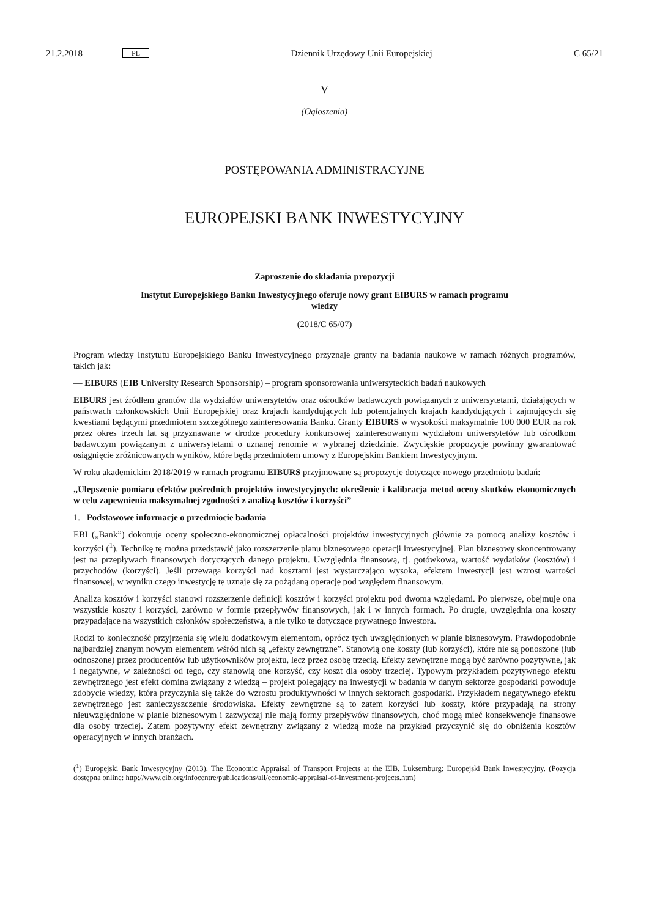21.2.2018 PL Dziennik Urzędowy Unii Europejskiej C 65/21
V
(Ogłoszenia)
POSTĘPOWANIA ADMINISTRACYJNE
EUROPEJSKI BANK INWESTYCYJNY
Zaproszenie do składania propozycji
Instytut Europejskiego Banku Inwestycyjnego oferuje nowy grant EIBURS w ramach programu wiedzy
(2018/C 65/07)
Program wiedzy Instytutu Europejskiego Banku Inwestycyjnego przyznaje granty na badania naukowe w ramach różnych programów, takich jak:
— EIBURS (EIB University Research Sponsorship) – program sponsorowania uniwersyteckich badań naukowych
EIBURS jest źródłem grantów dla wydziałów uniwersytetów oraz ośrodków badawczych powiązanych z uniwersytetami, działających w państwach członkowskich Unii Europejskiej oraz krajach kandydujących lub potencjalnych krajach kandydujących i zajmujących się kwestiami będącymi przedmiotem szczególnego zainteresowania Banku. Granty EIBURS w wysokości maksymalnie 100 000 EUR na rok przez okres trzech lat są przyznawane w drodze procedury konkursowej zainteresowanym wydziałom uniwersytetów lub ośrodkom badawczym powiązanym z uniwersytetami o uznanej renomie w wybranej dziedzinie. Zwycięskie propozycje powinny gwarantować osiągnięcie zróżnicowanych wyników, które będą przedmiotem umowy z Europejskim Bankiem Inwestycyjnym.
W roku akademickim 2018/2019 w ramach programu EIBURS przyjmowane są propozycje dotyczące nowego przedmiotu badań:
„Ulepszenie pomiaru efektów pośrednich projektów inwestycyjnych: określenie i kalibracja metod oceny skutków ekonomicznych w celu zapewnienia maksymalnej zgodności z analizą kosztów i korzyści”
1. Podstawowe informacje o przedmiocie badania
EBI („Bank”) dokonuje oceny społeczno-ekonomicznej opłacalności projektów inwestycyjnych głównie za pomocą analizy kosztów i korzyści (<sup>1</sup>). Technikę tę można przedstawić jako rozszerzenie planu biznesowego operacji inwestycyjnej. Plan biznesowy skoncentrowany jest na przepływach finansowych dotyczących danego projektu. Uwzględnia finansową, tj. gotówkową, wartość wydatków (kosztów) i przychodów (korzyści). Jeśli przewaga korzyści nad kosztami jest wystarczająco wysoka, efektem inwestycji jest wzrost wartości finansowej, w wyniku czego inwestycję tę uznaje się za pożądaną operację pod względem finansowym.
Analiza kosztów i korzyści stanowi rozszerzenie definicji kosztów i korzyści projektu pod dwoma względami. Po pierwsze, obejmuje ona wszystkie koszty i korzyści, zarówno w formie przepływów finansowych, jak i w innych formach. Po drugie, uwzględnia ona koszty przypadające na wszystkich członków społeczeństwa, a nie tylko te dotyczące prywatnego inwestora.
Rodzi to konieczność przyjrzenia się wielu dodatkowym elementom, oprócz tych uwzględnionych w planie biznesowym. Prawdopodobnie najbardziej znanym nowym elementem wśród nich są „efekty zewnętrzne”. Stanowią one koszty (lub korzyści), które nie są ponoszone (lub odnoszone) przez producentów lub użytkowników projektu, lecz przez osobę trzecią. Efekty zewnętrzne mogą być zarówno pozytywne, jak i negatywne, w zależności od tego, czy stanowią one korzyść, czy koszt dla osoby trzeciej. Typowym przykładem pozytywnego efektu zewnętrznego jest efekt domina związany z wiedzą – projekt polegający na inwestycji w badania w danym sektorze gospodarki powoduje zdobycie wiedzy, która przyczynia się także do wzrostu produktywności w innych sektorach gospodarki. Przykładem negatywnego efektu zewnętrznego jest zanieczyszczenie środowiska. Efekty zewnętrzne są to zatem korzyści lub koszty, które przypadają na strony nieuwzględnione w planie biznesowym i zazwyczaj nie mają formy przepływów finansowych, choć mogą mieć konsekwencje finansowe dla osoby trzeciej. Zatem pozytywny efekt zewnętrzny związany z wiedzą może na przykład przyczynić się do obniżenia kosztów operacyjnych w innych branżach.
(<sup>1</sup>) Europejski Bank Inwestycyjny (2013), The Economic Appraisal of Transport Projects at the EIB. Luksemburg: Europejski Bank Inwestycyjny. (Pozycja dostępna online: http://www.eib.org/infocentre/publications/all/economic-appraisal-of-investment-projects.htm)